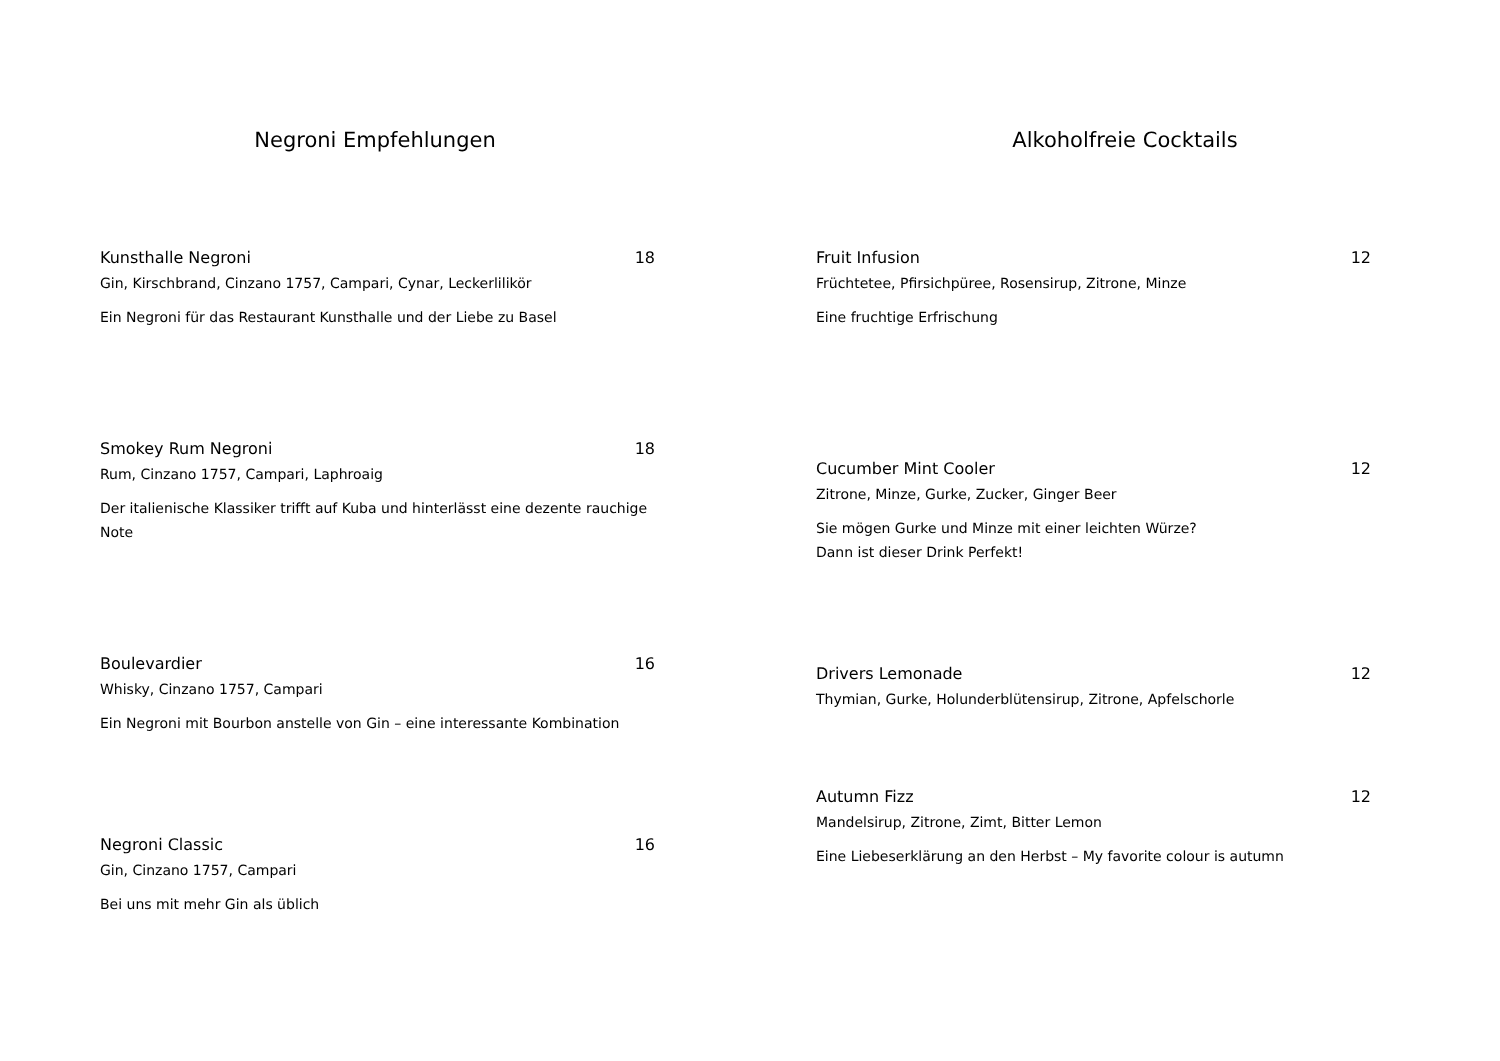Negroni Empfehlungen
Kunsthalle Negroni 18
Gin, Kirschbrand, Cinzano 1757, Campari, Cynar, Leckerlilikör
Ein Negroni für das Restaurant Kunsthalle und der Liebe zu Basel
Smokey Rum Negroni 18
Rum, Cinzano 1757, Campari, Laphroaig
Der italienische Klassiker trifft auf Kuba und hinterlässt eine dezente rauchige Note
Boulevardier 16
Whisky, Cinzano 1757, Campari
Ein Negroni mit Bourbon anstelle von Gin – eine interessante Kombination
Negroni Classic 16
Gin, Cinzano 1757, Campari
Bei uns mit mehr Gin als üblich
Alkoholfreie Cocktails
Fruit Infusion 12
Früchtetee, Pfirsichpüree, Rosensirup, Zitrone, Minze
Eine fruchtige Erfrischung
Cucumber Mint Cooler 12
Zitrone, Minze, Gurke, Zucker, Ginger Beer
Sie mögen Gurke und Minze mit einer leichten Würze?
Dann ist dieser Drink Perfekt!
Drivers Lemonade 12
Thymian, Gurke, Holunderblütensirup, Zitrone, Apfelschorle
Autumn Fizz 12
Mandelsirup, Zitrone, Zimt, Bitter Lemon
Eine Liebeserklärung an den Herbst – My favorite colour is autumn